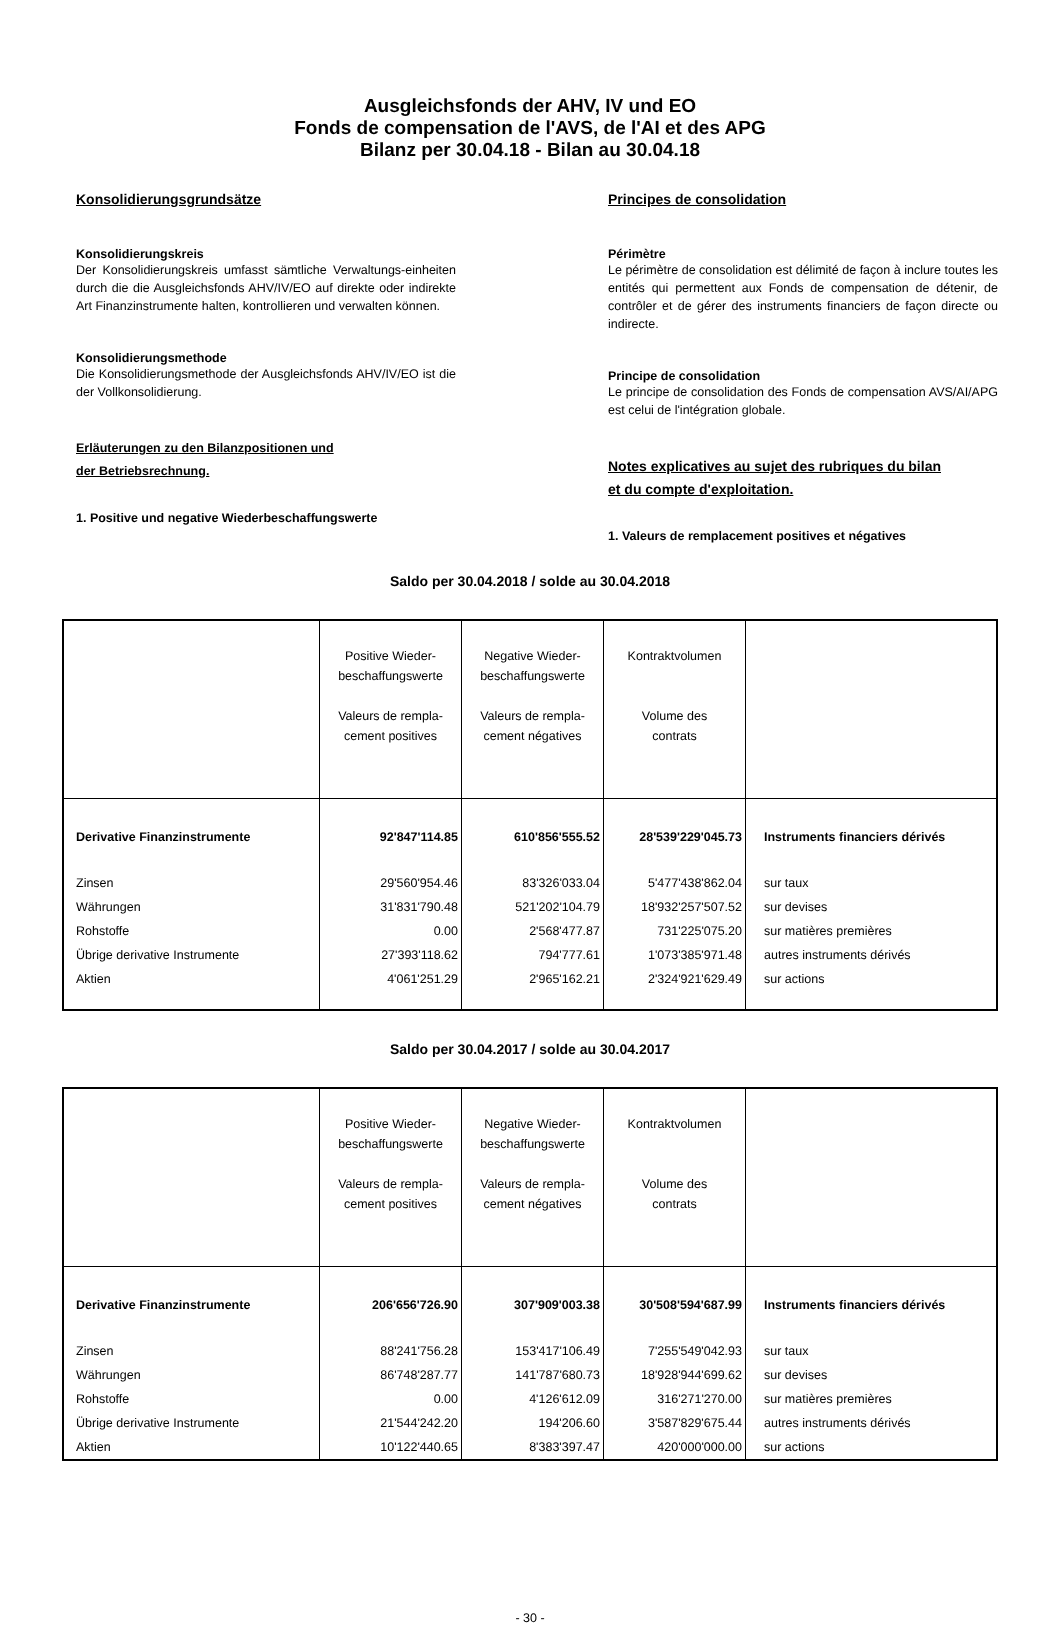Ausgleichsfonds der AHV, IV und EO
Fonds de compensation de l'AVS, de l'AI et des APG
Bilanz per 30.04.18 - Bilan au 30.04.18
Konsolidierungsgrundsätze
Konsolidierungskreis
Der Konsolidierungskreis umfasst sämtliche Verwaltungs-einheiten durch die die Ausgleichsfonds AHV/IV/EO auf direkte oder indirekte Art Finanzinstrumente halten, kontrollieren und verwalten können.
Konsolidierungsmethode
Die Konsolidierungsmethode der Ausgleichsfonds AHV/IV/EO ist die der Vollkonsolidierung.
Erläuterungen zu den Bilanzpositionen und
der Betriebsrechnung.
1. Positive und negative Wiederbeschaffungswerte
Principes de consolidation
Périmètre
Le périmètre de consolidation est délimité de façon à inclure toutes les entités qui permettent aux Fonds de compensation de détenir, de contrôler et de gérer des instruments financiers de façon directe ou indirecte.
Principe de consolidation
Le principe de consolidation des Fonds de compensation AVS/AI/APG est celui de l'intégration globale.
Notes explicatives au sujet des rubriques du bilan
et du compte d'exploitation.
1. Valeurs de remplacement positives et négatives
Saldo per 30.04.2018 / solde au 30.04.2018
| | Positive Wieder- beschaffungswerte Valeurs de rempla- cement positives | Negative Wieder- beschaffungswerte Valeurs de rempla- cement négatives | Kontraktvolumen Volume des contrats | |
| Derivative Finanzinstrumente | 92'847'114.85 | 610'856'555.52 | 28'539'229'045.73 | Instruments financiers dérivés |
| Zinsen | 29'560'954.46 | 83'326'033.04 | 5'477'438'862.04 | sur taux |
| Währungen | 31'831'790.48 | 521'202'104.79 | 18'932'257'507.52 | sur devises |
| Rohstoffe | 0.00 | 2'568'477.87 | 731'225'075.20 | sur matières premières |
| Übrige derivative Instrumente | 27'393'118.62 | 794'777.61 | 1'073'385'971.48 | autres instruments dérivés |
| Aktien | 4'061'251.29 | 2'965'162.21 | 2'324'921'629.49 | sur actions |
Saldo per 30.04.2017 / solde au 30.04.2017
| | Positive Wieder- beschaffungswerte Valeurs de rempla- cement positives | Negative Wieder- beschaffungswerte Valeurs de rempla- cement négatives | Kontraktvolumen Volume des contrats | |
| Derivative Finanzinstrumente | 206'656'726.90 | 307'909'003.38 | 30'508'594'687.99 | Instruments financiers dérivés |
| Zinsen | 88'241'756.28 | 153'417'106.49 | 7'255'549'042.93 | sur taux |
| Währungen | 86'748'287.77 | 141'787'680.73 | 18'928'944'699.62 | sur devises |
| Rohstoffe | 0.00 | 4'126'612.09 | 316'271'270.00 | sur matières premières |
| Übrige derivative Instrumente | 21'544'242.20 | 194'206.60 | 3'587'829'675.44 | autres instruments dérivés |
| Aktien | 10'122'440.65 | 8'383'397.47 | 420'000'000.00 | sur actions |
- 30 -